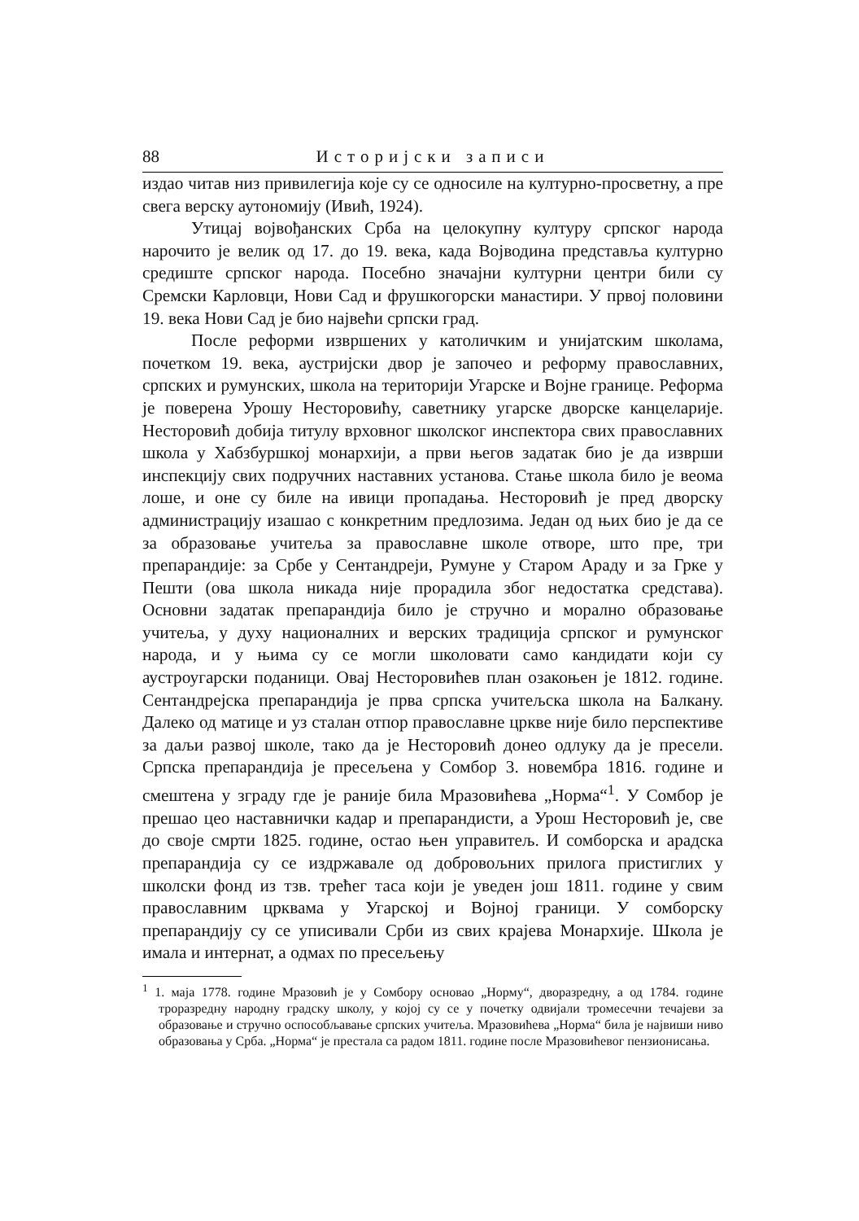88 Историјски записи
издао читав низ привилегија које су се односиле на културно-просветну, а пре свега верску аутономију (Ивић, 1924).
Утицај војвођанских Срба на целокупну културу српског народа нарочито је велик од 17. до 19. века, када Војводина представља културно средиште српског народа. Посебно значајни културни центри били су Сремски Карловци, Нови Сад и фрушкогорски манастири. У првој половини 19. века Нови Сад је био највећи српски град.
После реформи извршених у католичким и унијатским школама, почетком 19. века, аустријски двор је започео и реформу православних, српских и румунских, школа на територији Угарске и Војне границе. Реформа је поверена Урошу Несторовићу, саветнику угарске дворске канцеларије. Несторовић добија титулу врховног школског инспектора свих православних школа у Хабзбуршкој монархији, а први његов задатак био је да изврши инспекцију свих подручних наставних установа. Стање школа било је веома лоше, и оне су биле на ивици пропадања. Несторовић је пред дворску администрацију изашао с конкретним предлозима. Један од њих био је да се за образовање учитеља за православне школе отворе, што пре, три препарандије: за Србе у Сентандреји, Румуне у Старом Араду и за Грке у Пешти (ова школа никада није прорадила због недостатка средстава). Основни задатак препарандија било је стручно и морално образовање учитеља, у духу националних и верских традиција српског и румунског народа, и у њима су се могли школовати само кандидати који су аустроугарски поданици. Овај Несторовићев план озакоњен је 1812. године. Сентандрејска препарандија је прва српска учитељска школа на Балкану. Далеко од матице и уз сталан отпор православне цркве није било перспективе за даљи развој школе, тако да је Несторовић донео одлуку да је пресели. Српска препарандија је пресељена у Сомбор 3. новембра 1816. године и смештена у зграду где је раније била Мразовићева „Норма“<sup>1</sup>. У Сомбор је прешао цео наставнички кадар и препарандисти, а Урош Несторовић је, све до своје смрти 1825. године, остао њен управитељ. И сомборска и арадска препарандија су се издржавале од добровољних прилога пристиглих у школски фонд из тзв. трећег таса који је уведен још 1811. године у свим православним црквама у Угарској и Војној граници. У сомборску препарандију су се уписивали Срби из свих крајева Монархије. Школа је имала и интернат, а одмах по пресељењу
<sup>1</sup> 1. маја 1778. године Мразовић је у Сомбору основао „Норму“, дворазредну, а од 1784. године троразредну народну градску школу, у којој су се у почетку одвијали тромесечни течајеви за образовање и стручно оспособљавање српских учитеља. Мразовићева „Норма“ била је највиши ниво образовања у Срба. „Норма“ је престала са радом 1811. године после Мразовићевог пензионисања.